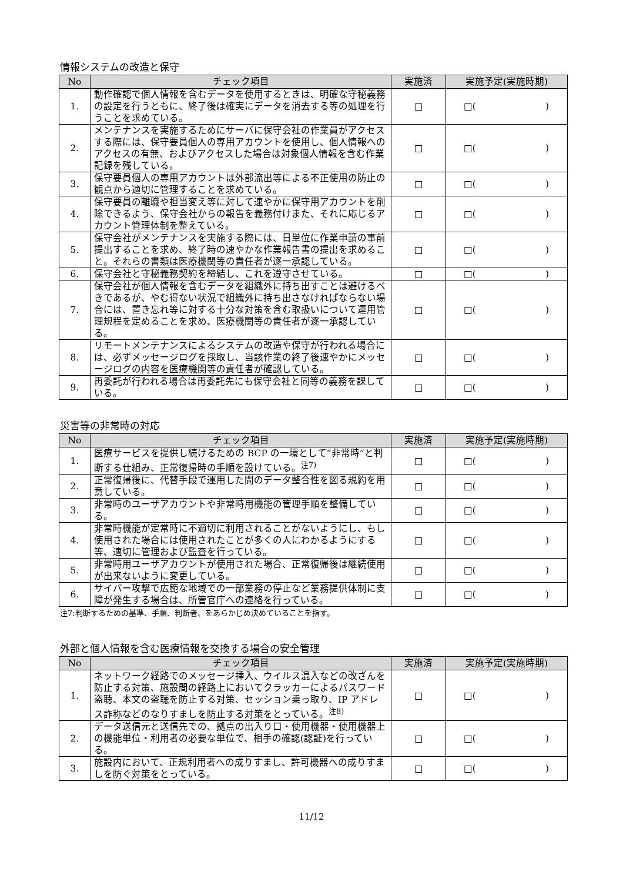情報システムの改造と保守
| No | チェック項目 | 実施済 | 実施予定(実施時期) |
| --- | --- | --- | --- |
| 1. | 動作確認で個人情報を含むデータを使用するときは、明確な守秘義務の設定を行うともに、終了後は確実にデータを消去する等の処理を行うことを求めている。 | □ | □( ) |
| 2. | メンテナンスを実施するためにサーバに保守会社の作業員がアクセスする際には、保守要員個人の専用アカウントを使用し、個人情報へのアクセスの有無、およびアクセスした場合は対象個人情報を含む作業記録を残している。 | □ | □( ) |
| 3. | 保守要員個人の専用アカウントは外部流出等による不正使用の防止の観点から適切に管理することを求めている。 | □ | □( ) |
| 4. | 保守要員の離職や担当変え等に対して速やかに保守用アカウントを削除できるよう、保守会社からの報告を義務付けまた、それに応じるアカウント管理体制を整えている。 | □ | □( ) |
| 5. | 保守会社がメンテナンスを実施する際には、日単位に作業申請の事前提出することを求め、終了時の速やかな作業報告書の提出を求めること。それらの書類は医療機関等の責任者が逐一承認している。 | □ | □( ) |
| 6. | 保守会社と守秘義務契約を締結し、これを遵守させている。 | □ | □( ) |
| 7. | 保守会社が個人情報を含むデータを組織外に持ち出すことは避けるべきであるが、やむ得ない状況で組織外に持ち出さなければならない場合には、置き忘れ等に対する十分な対策を含む取扱いについて運用管理規程を定めることを求め、医療機関等の責任者が逐一承認している。 | □ | □( ) |
| 8. | リモートメンテナンスによるシステムの改造や保守が行われる場合には、必ずメッセージログを採取し、当該作業の終了後速やかにメッセージログの内容を医療機関等の責任者が確認している。 | □ | □( ) |
| 9. | 再委託が行われる場合は再委託先にも保守会社と同等の義務を課している。 | □ | □( ) |
災害等の非常時の対応
| No | チェック項目 | 実施済 | 実施予定(実施時期) |
| --- | --- | --- | --- |
| 1. | 医療サービスを提供し続けるための BCP の一環として“非常時”と判断する仕組み、正常復帰時の手順を設けている。<sup>注7)</sup> | □ | □( ) |
| 2. | 正常復帰後に、代替手段で運用した間のデータ整合性を図る規約を用意している。 | □ | □( ) |
| 3. | 非常時のユーザアカウントや非常時用機能の管理手順を整備している。 | □ | □( ) |
| 4. | 非常時機能が定常時に不適切に利用されることがないようにし、もし使用された場合には使用されたことが多くの人にわかるようにする等、適切に管理および監査を行っている。 | □ | □( ) |
| 5. | 非常時用ユーザアカウントが使用された場合、正常復帰後は継続使用が出来ないように変更している。 | □ | □( ) |
| 6. | サイバー攻撃で広範な地域での一部業務の停止など業務提供体制に支障が発生する場合は、所管官庁への連絡を行っている。 | □ | □( ) |
注7:判断するための基準、手順、判断者、をあらかじめ決めていることを指す。
外部と個人情報を含む医療情報を交換する場合の安全管理
| No | チェック項目 | 実施済 | 実施予定(実施時期) |
| --- | --- | --- | --- |
| 1. | ネットワーク経路でのメッセージ挿入、ウイルス混入などの改ざんを防止する対策、施設間の経路上においてクラッカーによるパスワード盗聴、本文の盗聴を防止する対策、セッション乗っ取り、IP アドレス詐称などのなりすましを防止する対策をとっている。<sup>注8)</sup> | □ | □( ) |
| 2. | データ送信元と送信先での、拠点の出入り口・使用機器・使用機器上の機能単位・利用者の必要な単位で、相手の確認(認証)を行っている。 | □ | □( ) |
| 3. | 施設内において、正規利用者への成りすまし、許可機器への成りすましを防ぐ対策をとっている。 | □ | □( ) |
11/12